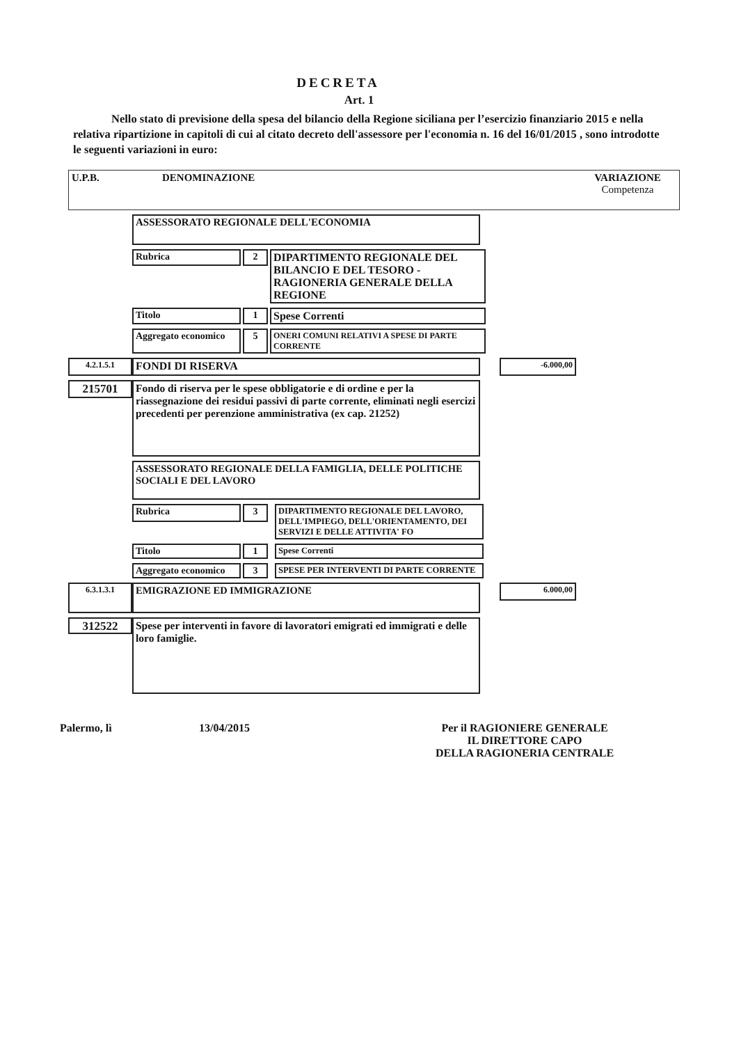DECRETA
Art. 1
Nello stato di previsione della spesa del bilancio della Regione siciliana per l’esercizio finanziario 2015 e nella relativa ripartizione in capitoli di cui al citato decreto dell'assessore per l'economia n. 16 del 16/01/2015 , sono introdotte le seguenti variazioni in euro:
U.P.B. DENOMINAZIONE VARIAZIONE
Competenza
ASSESSORATO REGIONALE DELL'ECONOMIA
Rubrica 2 DIPARTIMENTO REGIONALE DEL BILANCIO E DEL TESORO - RAGIONERIA GENERALE DELLA REGIONE
Titolo 1 Spese Correnti
Aggregato economico 5 ONERI COMUNI RELATIVI A SPESE DI PARTE CORRENTE
4.2.1.5.1 FONDI DI RISERVA -6.000,00
215701 Fondo di riserva per le spese obbligatorie e di ordine e per la riassegnazione dei residui passivi di parte corrente, eliminati negli esercizi precedenti per perenzione amministrativa (ex cap. 21252)
ASSESSORATO REGIONALE DELLA FAMIGLIA, DELLE POLITICHE SOCIALI E DEL LAVORO
Rubrica 3 DIPARTIMENTO REGIONALE DEL LAVORO, DELL'IMPIEGO, DELL'ORIENTAMENTO, DEI SERVIZI E DELLE ATTIVITA' FO
Titolo 1 Spese Correnti
Aggregato economico 3 SPESE PER INTERVENTI DI PARTE CORRENTE
6.3.1.3.1 EMIGRAZIONE ED IMMIGRAZIONE 6.000,00
312522 Spese per interventi in favore di lavoratori emigrati ed immigrati e delle loro famiglie.
Palermo, lì 13/04/2015 Per il RAGIONIERE GENERALE
IL DIRETTORE CAPO
DELLA RAGIONERIA CENTRALE